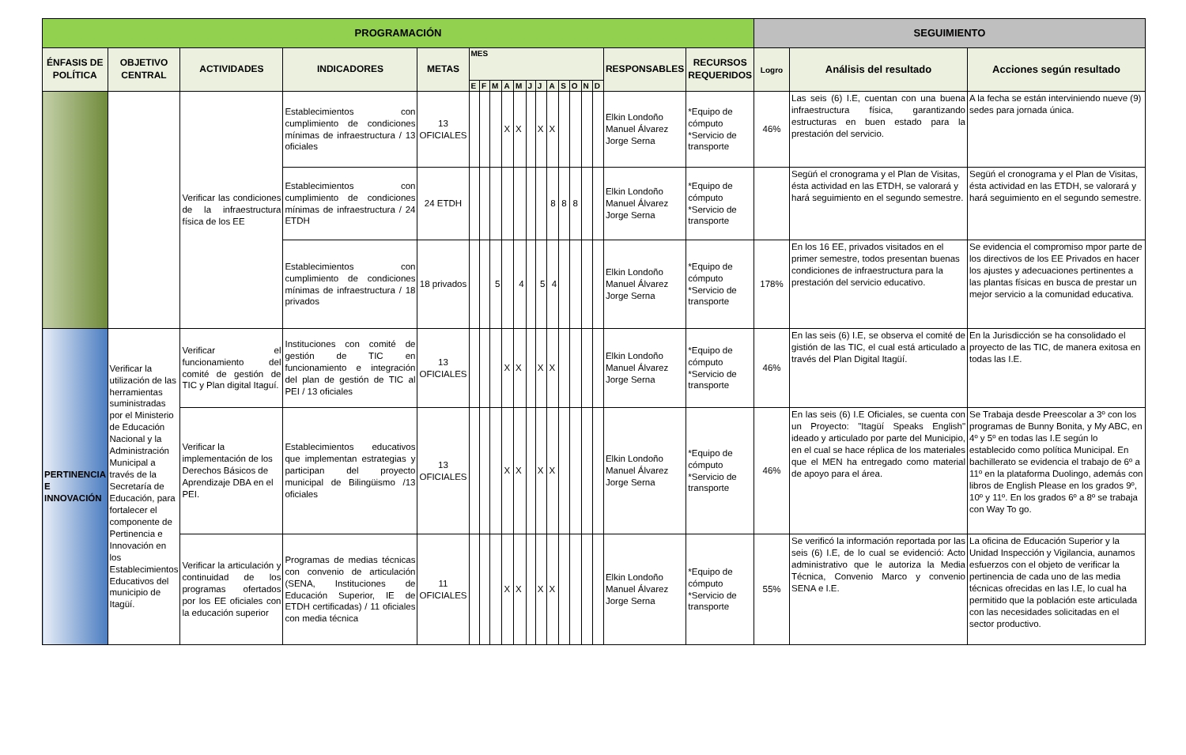| PROGRAMACIÓN | | | | | | | | | | | | | | | | | | | SEGUIMIENTO | | |
| --- | --- | --- | --- | --- | --- | --- | --- | --- | --- | --- | --- | --- | --- | --- | --- | --- | --- | --- | --- | --- | --- |
| ÉNFASIS DE POLÍTICA | OBJETIVO CENTRAL | ACTIVIDADES | INDICADORES | METAS | MES | | | | | | | | | | | | RESPONSABLES | RECURSOS REQUERIDOS | Logro | Análisis del resultado | Acciones según resultado |
| | | | | | E | F | M | A | M | J | J | A | S | O | N | D | | | | | |
| | | Verificar las condiciones de la infraestructura física de los EE | Establecimientos con cumplimiento de condiciones mínimas de infraestructura / 13 oficiales | 13 OFICIALES | | | | X | X | | X | X | | | | | Elkin Londoño Manuel Álvarez Jorge Serna | *Equipo de cómputo *Servicio de transporte | 46% | Las seis (6) I.E, cuentan con una buena infraestructura física, garantizando estructuras en buen estado para la prestación del servicio. | A la fecha se están interviniendo nueve (9) sedes para jornada única. |
| | | | Establecimientos con cumplimiento de condiciones mínimas de infraestructura / 24 ETDH | 24 ETDH | | | | | | | | 8 | 8 | 8 | | | Elkin Londoño Manuel Álvarez Jorge Serna | *Equipo de cómputo *Servicio de transporte | | Següń el cronograma y el Plan de Visitas, ésta actividad en las ETDH, se valorará y hará seguimiento en el segundo semestre. | Següń el cronograma y el Plan de Visitas, ésta actividad en las ETDH, se valorará y hará seguimiento en el segundo semestre. |
| | | | Establecimientos con cumplimiento de condiciones mínimas de infraestructura / 18 privados | 18 privados | | | 5 | | 4 | | 5 | 4 | | | | | Elkin Londoño Manuel Álvarez Jorge Serna | *Equipo de cómputo *Servicio de transporte | 178% | En los 16 EE, privados visitados en el primer semestre, todos presentan buenas condiciones de infraestructura para la prestación del servicio educativo. | Se evidencia el compromiso mpor parte de los directivos de los EE Privados en hacer los ajustes y adecuaciones pertinentes a las plantas físicas en busca de prestar un mejor servicio a la comunidad educativa. |
| PERTINENCIA E INNOVACIÓN | Verificar la utilización de las herramientas suministradas por el Ministerio de Educación Nacional y la Administración Municipal a través de la Secretaría de Educación, para fortalecer el componente de Pertinencia e Innovación en los Establecimientos Educativos del municipio de Itagüí. | Verificar el funcionamiento del comité de gestión de TIC y Plan digital Itaguí. | Instituciones con comité de gestión de TIC en funcionamiento e integración del plan de gestión de TIC al PEI / 13 oficiales | 13 OFICIALES | | | | X | X | | X | X | | | | | Elkin Londoño Manuel Álvarez Jorge Serna | *Equipo de cómputo *Servicio de transporte | 46% | En las seis (6) I.E, se observa el comité de gistión de las TIC, el cual está articulado a través del Plan Digital Itagüí. | En la Jurisdicción se ha consolidado el proyecto de las TIC, de manera exitosa en todas las I.E. |
| | | Verificar la implementación de los Derechos Básicos de Aprendizaje DBA en el PEI. | Establecimientos educativos que implementan estrategias y participan del proyecto municipal de Bilingüismo /13 oficiales | 13 OFICIALES | | | | X | X | | X | X | | | | | Elkin Londoño Manuel Álvarez Jorge Serna | *Equipo de cómputo *Servicio de transporte | 46% | En las seis (6) I.E Oficiales, se cuenta con un Proyecto: "Itagüí Speaks English" ideado y articulado por parte del Municipio, en el cual se hace réplica de los materiales que el MEN ha entregado como material de apoyo para el área. | Se Trabaja desde Preescolar a 3º con los programas de Bunny Bonita, y My ABC, en 4º y 5º en todas las I.E según lo establecido como política Municipal. En bachillerato se evidencia el trabajo de 6º a 11º en la plataforma Duolingo, además con libros de English Please en los grados 9º, 10º y 11º. En los grados 6º a 8º se trabaja con Way To go. |
| | | Verificar la articulación y continuidad de los programas ofertados por los EE oficiales con la educación superior | Programas de medias técnicas con convenio de articulación (SENA, Instituciones de Educación Superior, IE de ETDH certificadas) / 11 oficiales con media técnica | 11 OFICIALES | | | | X | X | | X | X | | | | | Elkin Londoño Manuel Álvarez Jorge Serna | *Equipo de cómputo *Servicio de transporte | 55% | Se verificó la información reportada por las seis (6) I.E, de lo cual se evidenció: Acto administrativo que le autoriza la Media Técnica, Convenio Marco y convenio SENA e I.E. | La oficina de Educación Superior y la Unidad Inspección y Vigilancia, aunamos esfuerzos con el objeto de verificar la pertinencia de cada uno de las media técnicas ofrecidas en las I.E, lo cual ha permitido que la población este articulada con las necesidades solicitadas en el sector productivo. |